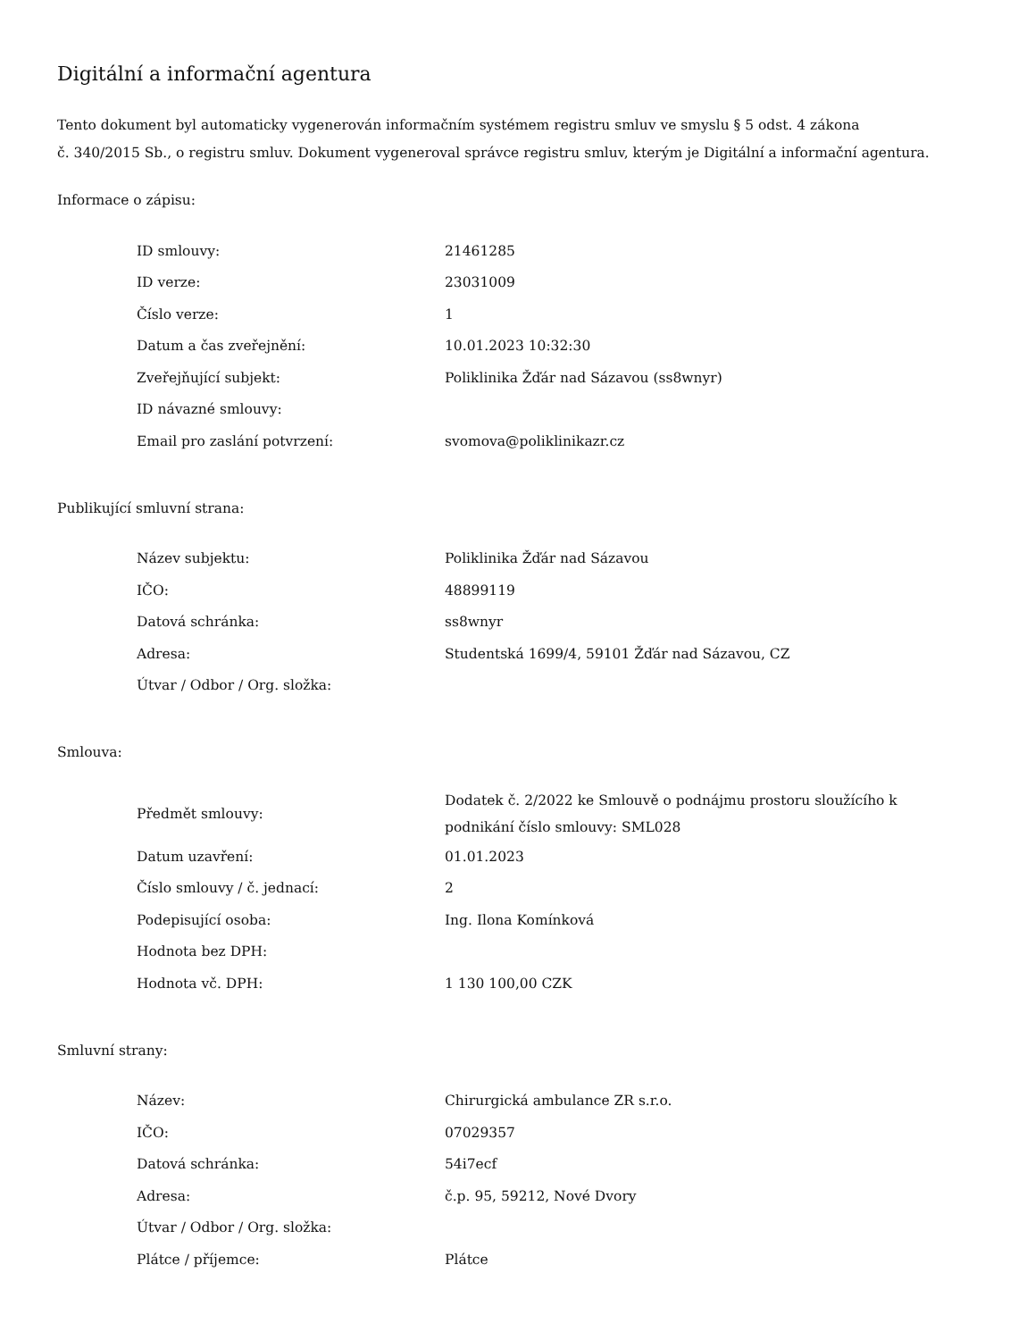Digitální a informační agentura
Tento dokument byl automaticky vygenerován informačním systémem registru smluv ve smyslu § 5 odst. 4 zákona
č. 340/2015 Sb., o registru smluv. Dokument vygeneroval správce registru smluv, kterým je Digitální a informační agentura.
Informace o zápisu:
| ID smlouvy: | 21461285 |
| ID verze: | 23031009 |
| Číslo verze: | 1 |
| Datum a čas zveřejnění: | 10.01.2023 10:32:30 |
| Zveřejňující subjekt: | Poliklinika Žďár nad Sázavou (ss8wnyr) |
| ID návazné smlouvy: | |
| Email pro zaslání potvrzení: | svomova@poliklinikazr.cz |
Publikující smluvní strana:
| Název subjektu: | Poliklinika Žďár nad Sázavou |
| IČO: | 48899119 |
| Datová schránka: | ss8wnyr |
| Adresa: | Studentská 1699/4, 59101 Žďár nad Sázavou, CZ |
| Útvar / Odbor / Org. složka: | |
Smlouva:
| Předmět smlouvy: | Dodatek č. 2/2022 ke Smlouvě o podnájmu prostoru sloužícího k podnikání číslo smlouvy: SML028 |
| Datum uzavření: | 01.01.2023 |
| Číslo smlouvy / č. jednací: | 2 |
| Podepisující osoba: | Ing. Ilona Komínková |
| Hodnota bez DPH: | |
| Hodnota vč. DPH: | 1 130 100,00 CZK |
Smluvní strany:
| Název: | Chirurgická ambulance ZR s.r.o. |
| IČO: | 07029357 |
| Datová schránka: | 54i7ecf |
| Adresa: | č.p. 95, 59212, Nové Dvory |
| Útvar / Odbor / Org. složka: | |
| Plátce / příjemce: | Plátce |